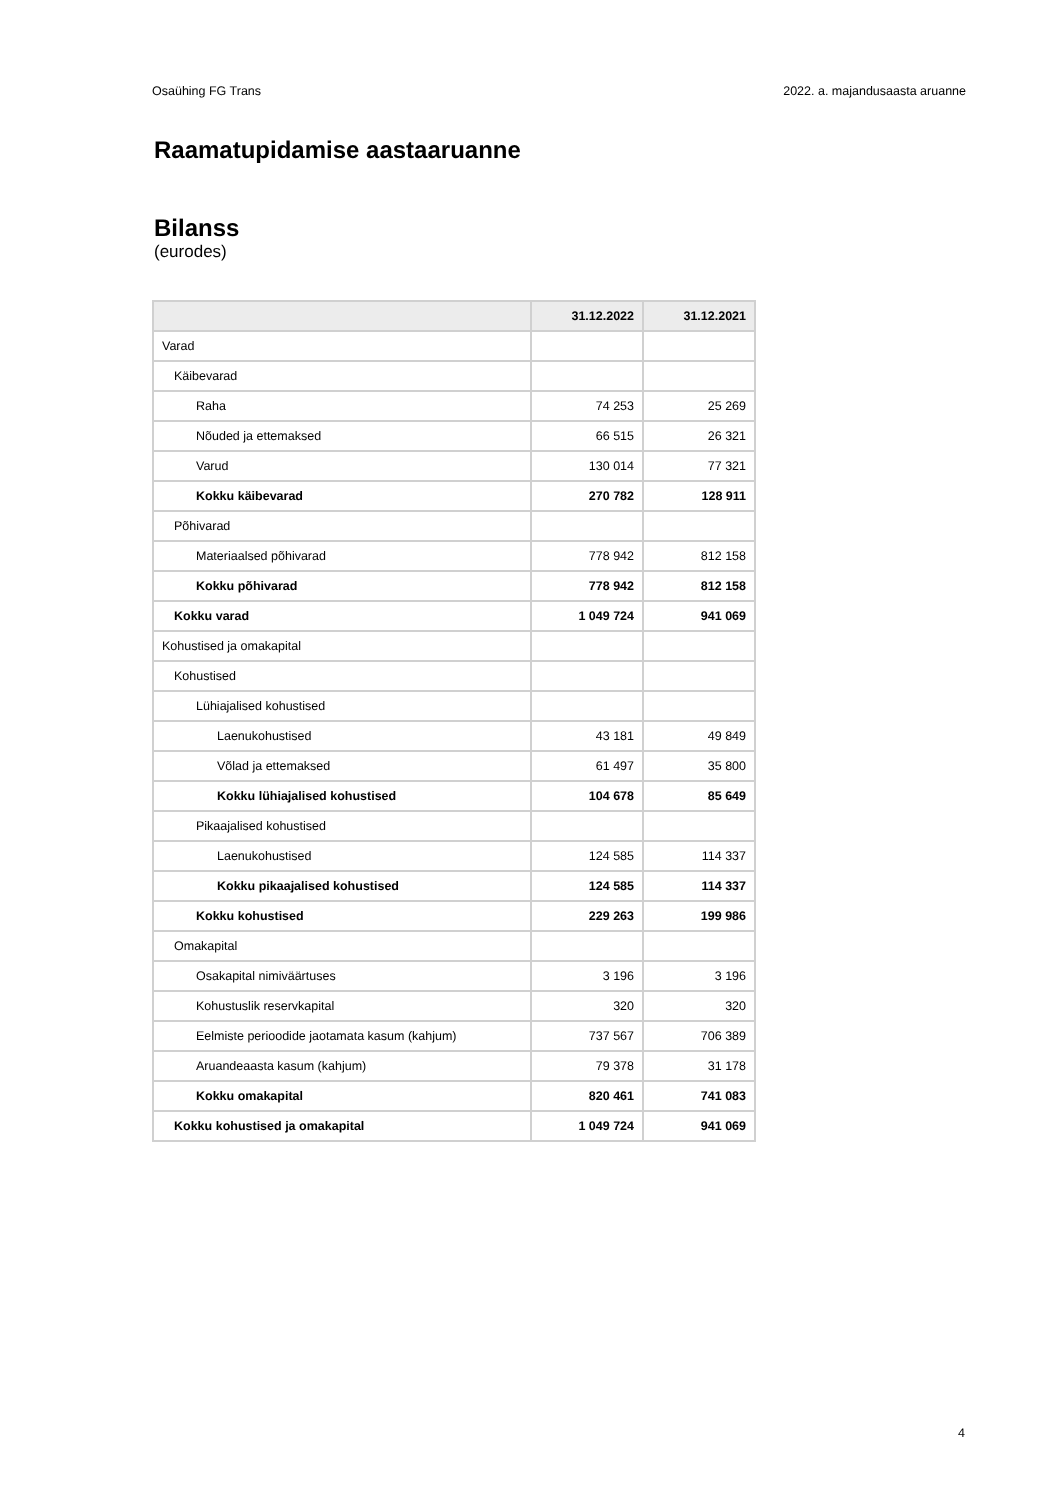Osaühing FG Trans 2022. a. majandusaasta aruanne
Raamatupidamise aastaaruanne
Bilanss
(eurodes)
| | 31.12.2022 | 31.12.2021 |
| --- | --- | --- |
| Varad | | |
| Käibevarad | | |
| Raha | 74 253 | 25 269 |
| Nõuded ja ettemaksed | 66 515 | 26 321 |
| Varud | 130 014 | 77 321 |
| Kokku käibevarad | 270 782 | 128 911 |
| Põhivarad | | |
| Materiaalsed põhivarad | 778 942 | 812 158 |
| Kokku põhivarad | 778 942 | 812 158 |
| Kokku varad | 1 049 724 | 941 069 |
| Kohustised ja omakapital | | |
| Kohustised | | |
| Lühiajalised kohustised | | |
| Laenukohustised | 43 181 | 49 849 |
| Võlad ja ettemaksed | 61 497 | 35 800 |
| Kokku lühiajalised kohustised | 104 678 | 85 649 |
| Pikaajalised kohustised | | |
| Laenukohustised | 124 585 | 114 337 |
| Kokku pikaajalised kohustised | 124 585 | 114 337 |
| Kokku kohustised | 229 263 | 199 986 |
| Omakapital | | |
| Osakapital nimiväärtuses | 3 196 | 3 196 |
| Kohustuslik reservkapital | 320 | 320 |
| Eelmiste perioodide jaotamata kasum (kahjum) | 737 567 | 706 389 |
| Aruandeaasta kasum (kahjum) | 79 378 | 31 178 |
| Kokku omakapital | 820 461 | 741 083 |
| Kokku kohustised ja omakapital | 1 049 724 | 941 069 |
4